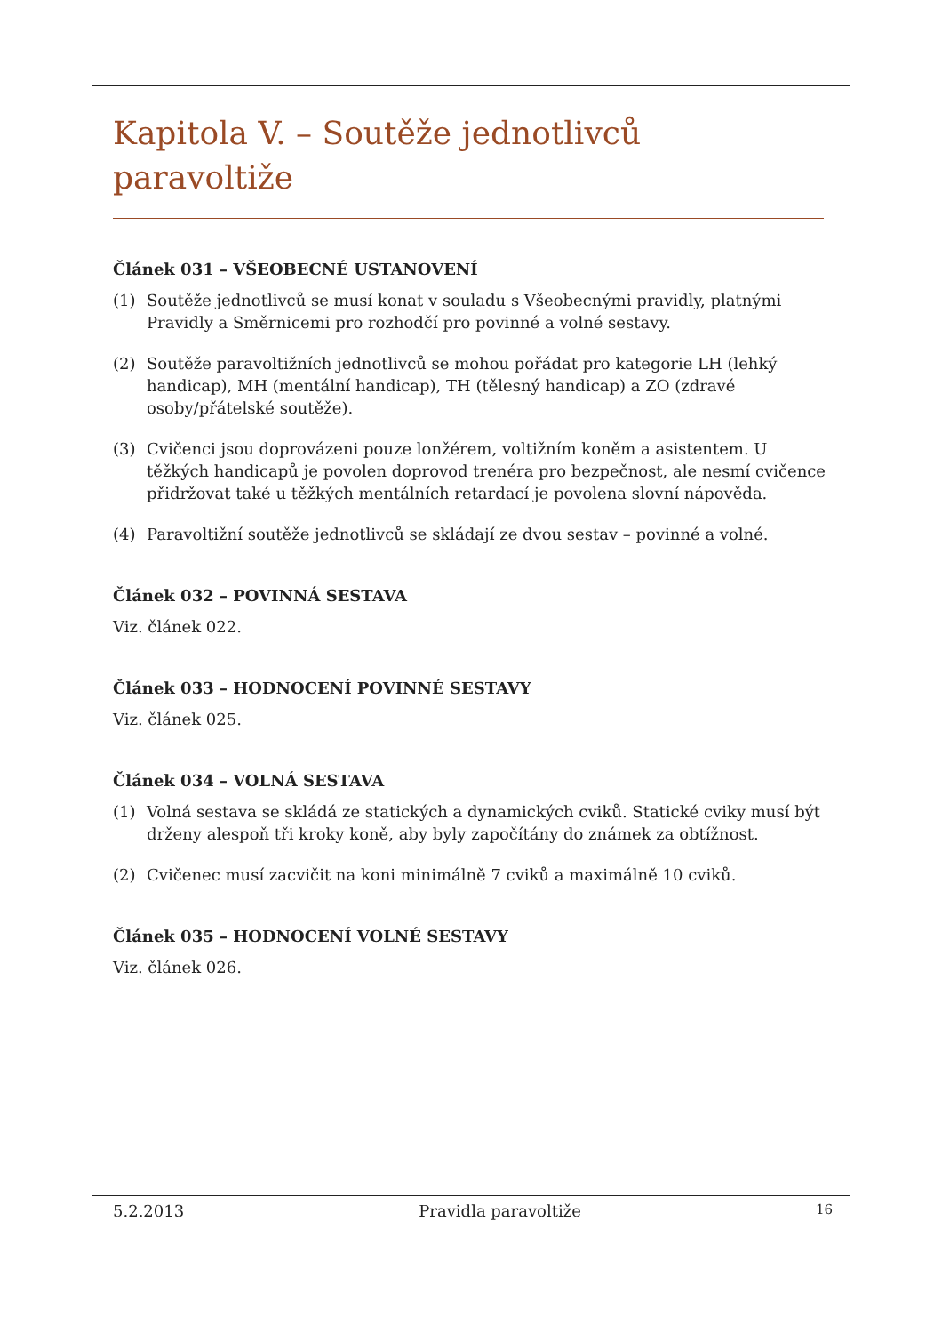Kapitola V. – Soutěže jednotlivců paravoltiže
Článek 031 – VŠEOBECNÉ USTANOVENÍ
(1) Soutěže jednotlivců se musí konat v souladu s Všeobecnými pravidly, platnými Pravidly a Směrnicemi pro rozhodčí pro povinné a volné sestavy.
(2) Soutěže paravoltižních jednotlivců se mohou pořádat pro kategorie LH (lehký handicap), MH (mentální handicap), TH (tělesný handicap) a ZO (zdravé osoby/přátelské soutěže).
(3) Cvičenci jsou doprovázeni pouze lonžérem, voltižním koněm a asistentem. U těžkých handicapů je povolen doprovod trenéra pro bezpečnost, ale nesmí cvičence přidržovat také u těžkých mentálních retardací je povolena slovní nápověda.
(4) Paravoltižní soutěže jednotlivců se skládají ze dvou sestav – povinné a volné.
Článek 032 – POVINNÁ SESTAVA
Viz. článek 022.
Článek 033 – HODNOCENÍ POVINNÉ SESTAVY
Viz. článek 025.
Článek 034 – VOLNÁ SESTAVA
(1) Volná sestava se skládá ze statických a dynamických cviků. Statické cviky musí být drženy alespoň tři kroky koně, aby byly započítány do známek za obtížnost.
(2) Cvičenec musí zacvičit na koni minimálně 7 cviků a maximálně 10 cviků.
Článek 035 – HODNOCENÍ VOLNÉ SESTAVY
Viz. článek 026.
5.2.2013 Pravidla paravoltiže 16